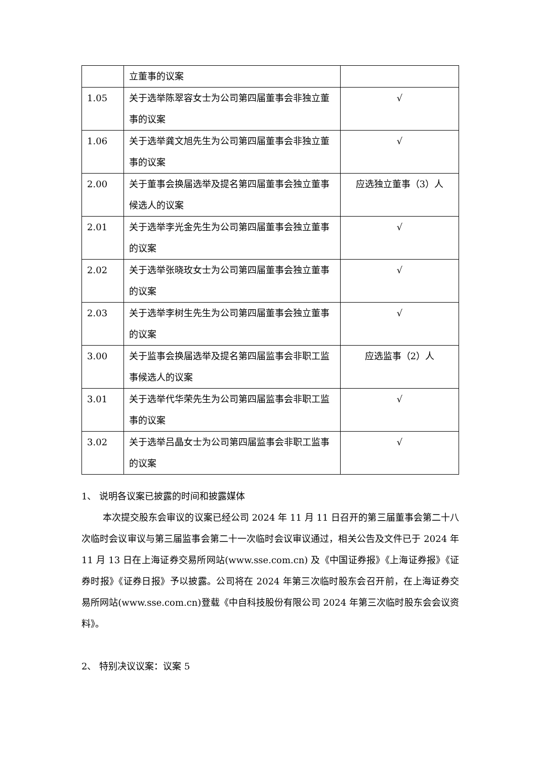| | 立董事的议案 | |
| 1.05 | 关于选举陈翠容女士为公司第四届董事会非独立董事的议案 | √ |
| 1.06 | 关于选举龚文旭先生为公司第四届董事会非独立董事的议案 | √ |
| 2.00 | 关于董事会换届选举及提名第四届董事会独立董事候选人的议案 | 应选独立董事（3）人 |
| 2.01 | 关于选举李光金先生为公司第四届董事会独立董事的议案 | √ |
| 2.02 | 关于选举张晓玫女士为公司第四届董事会独立董事的议案 | √ |
| 2.03 | 关于选举李树生先生为公司第四届董事会独立董事的议案 | √ |
| 3.00 | 关于监事会换届选举及提名第四届监事会非职工监事候选人的议案 | 应选监事（2）人 |
| 3.01 | 关于选举代华荣先生为公司第四届监事会非职工监事的议案 | √ |
| 3.02 | 关于选举吕晶女士为公司第四届监事会非职工监事的议案 | √ |
1、 说明各议案已披露的时间和披露媒体
本次提交股东会审议的议案已经公司 2024 年 11 月 11 日召开的第三届董事会第二十八次临时会议审议与第三届监事会第二十一次临时会议审议通过，相关公告及文件已于 2024 年 11 月 13 日在上海证券交易所网站(www.sse.com.cn) 及《中国证券报》《上海证券报》《证券时报》《证券日报》予以披露。公司将在 2024 年第三次临时股东会召开前，在上海证券交易所网站(www.sse.com.cn)登载《中自科技股份有限公司 2024 年第三次临时股东会会议资料》。
2、 特别决议议案：议案 5